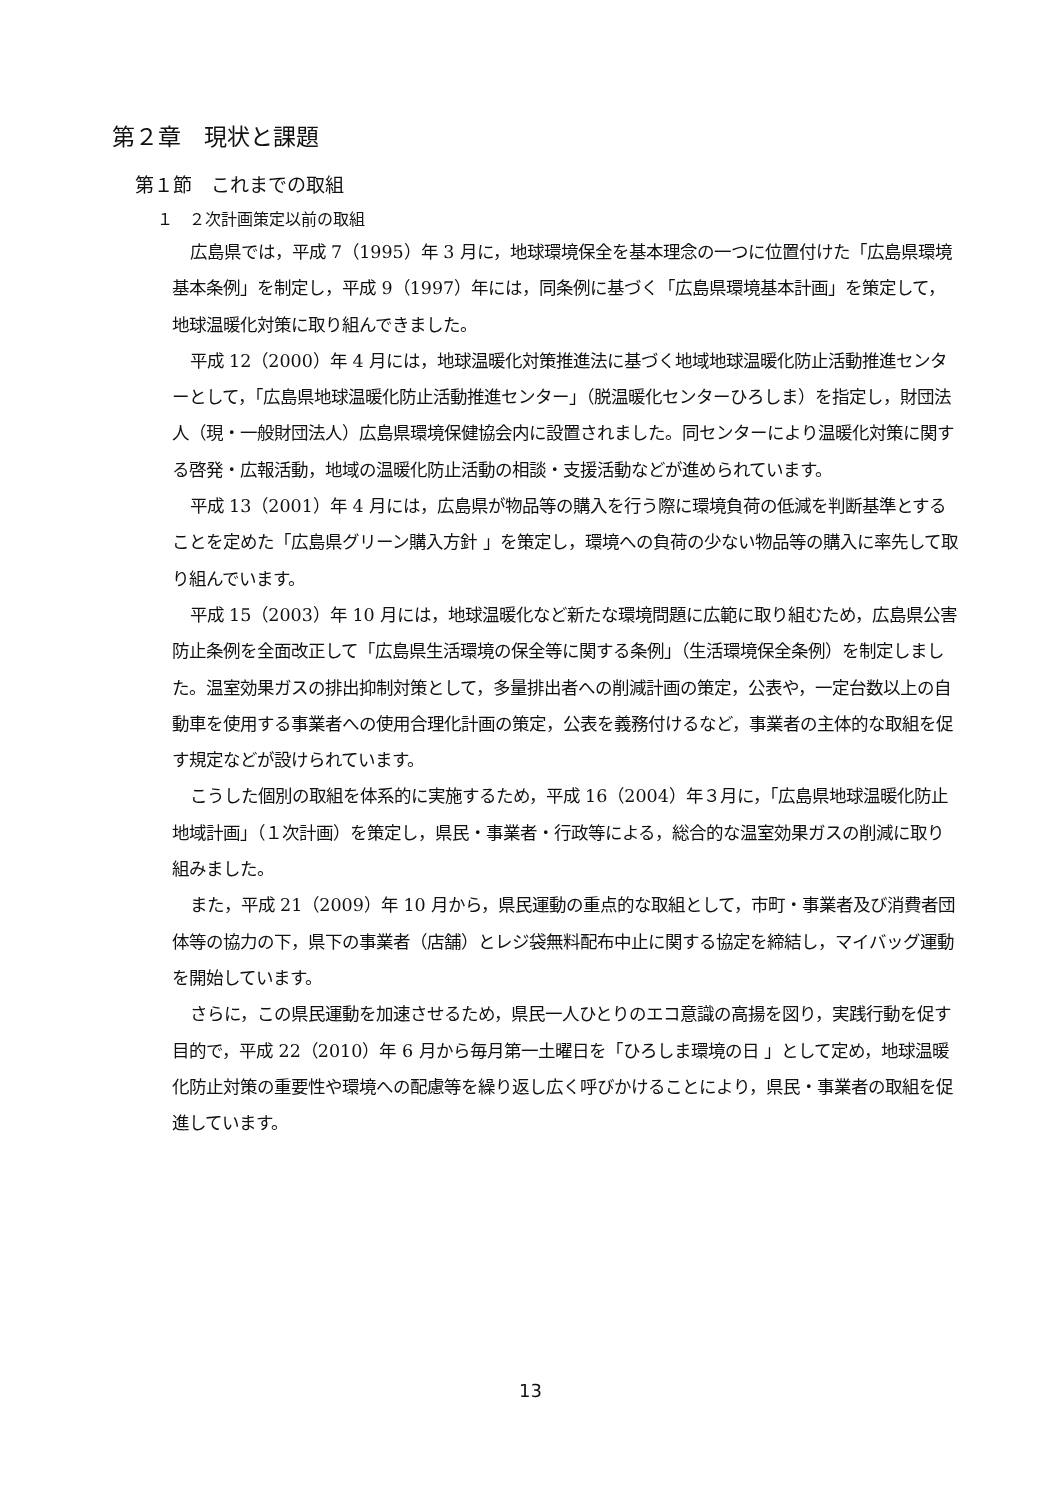第２章　現状と課題
第１節　これまでの取組
１　２次計画策定以前の取組
広島県では，平成 7（1995）年 3 月に，地球環境保全を基本理念の一つに位置付けた「広島県環境基本条例」を制定し，平成 9（1997）年には，同条例に基づく「広島県環境基本計画」を策定して，地球温暖化対策に取り組んできました。
平成 12（2000）年 4 月には，地球温暖化対策推進法に基づく地域地球温暖化防止活動推進センターとして，「広島県地球温暖化防止活動推進センター」（脱温暖化センターひろしま）を指定し，財団法人（現・一般財団法人）広島県環境保健協会内に設置されました。同センターにより温暖化対策に関する啓発・広報活動，地域の温暖化防止活動の相談・支援活動などが進められています。
平成 13（2001）年 4 月には，広島県が物品等の購入を行う際に環境負荷の低減を判断基準とすることを定めた「広島県グリーン購入方針 」を策定し，環境への負荷の少ない物品等の購入に率先して取り組んでいます。
平成 15（2003）年 10 月には，地球温暖化など新たな環境問題に広範に取り組むため，広島県公害防止条例を全面改正して「広島県生活環境の保全等に関する条例」（生活環境保全条例）を制定しました。温室効果ガスの排出抑制対策として，多量排出者への削減計画の策定，公表や，一定台数以上の自動車を使用する事業者への使用合理化計画の策定，公表を義務付けるなど，事業者の主体的な取組を促す規定などが設けられています。
こうした個別の取組を体系的に実施するため，平成 16（2004）年３月に，「広島県地球温暖化防止地域計画」（１次計画）を策定し，県民・事業者・行政等による，総合的な温室効果ガスの削減に取り組みました。
また，平成 21（2009）年 10 月から，県民運動の重点的な取組として，市町・事業者及び消費者団体等の協力の下，県下の事業者（店舗）とレジ袋無料配布中止に関する協定を締結し，マイバッグ運動を開始しています。
さらに，この県民運動を加速させるため，県民一人ひとりのエコ意識の高揚を図り，実践行動を促す目的で，平成 22（2010）年 6 月から毎月第一土曜日を「ひろしま環境の日 」として定め，地球温暖化防止対策の重要性や環境への配慮等を繰り返し広く呼びかけることにより，県民・事業者の取組を促進しています。
13